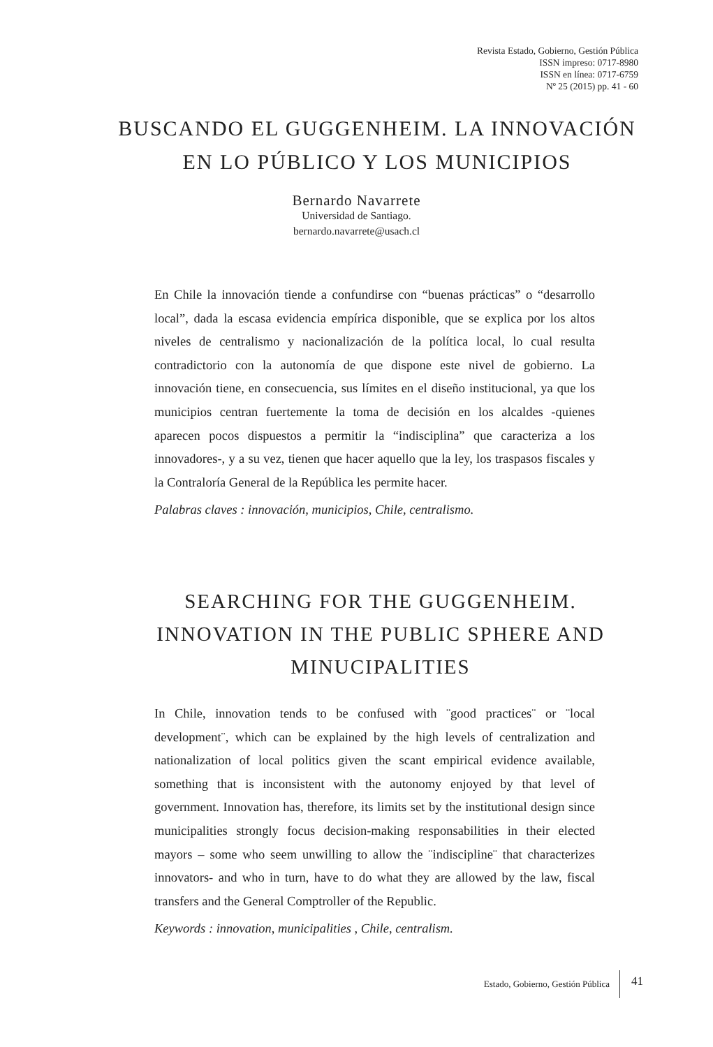Revista Estado, Gobierno, Gestión Pública
ISSN impreso: 0717-8980
ISSN en línea: 0717-6759
Nº 25 (2015) pp. 41 - 60
BUSCANDO EL GUGGENHEIM. LA INNOVACIÓN EN LO PÚBLICO Y LOS MUNICIPIOS
Bernardo Navarrete
Universidad de Santiago.
bernardo.navarrete@usach.cl
En Chile la innovación tiende a confundirse con “buenas prácticas” o “desarrollo local”, dada la escasa evidencia empírica disponible, que se explica por los altos niveles de centralismo y nacionalización de la política local, lo cual resulta contradictorio con la autonomía de que dispone este nivel de gobierno. La innovación tiene, en consecuencia, sus límites en el diseño institucional, ya que los municipios centran fuertemente la toma de decisión en los alcaldes -quienes aparecen pocos dispuestos a permitir la “indisciplina” que caracteriza a los innovadores-, y a su vez, tienen que hacer aquello que la ley, los traspasos fiscales y la Contraloría General de la República les permite hacer.
Palabras claves : innovación, municipios, Chile, centralismo.
SEARCHING FOR THE GUGGENHEIM. INNOVATION IN THE PUBLIC SPHERE AND MINUCIPALITIES
In Chile, innovation tends to be confused with ¨good practices¨ or ¨local development¨, which can be explained by the high levels of centralization and nationalization of local politics given the scant empirical evidence available, something that is inconsistent with the autonomy enjoyed by that level of government. Innovation has, therefore, its limits set by the institutional design since municipalities strongly focus decision-making responsabilities in their elected mayors – some who seem unwilling to allow the ¨indiscipline¨ that characterizes innovators- and who in turn, have to do what they are allowed by the law, fiscal transfers and the General Comptroller of the Republic.
Keywords : innovation, municipalities , Chile, centralism.
Estado, Gobierno, Gestión Pública 41